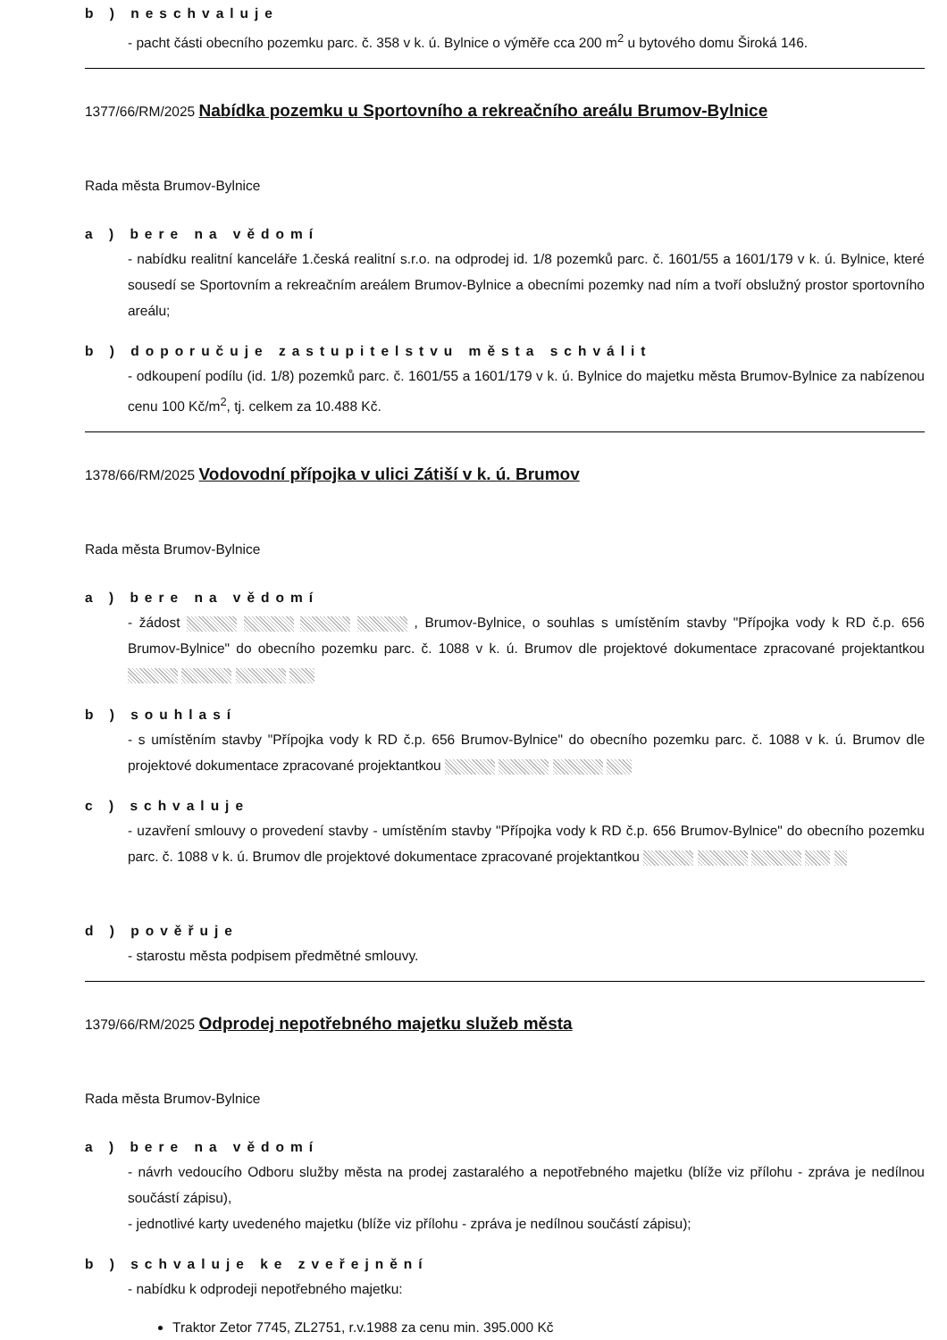b ) neschvaluje
- pacht části obecního pozemku parc. č. 358 v k. ú. Bylnice o výměře cca 200 m<sup>2</sup> u bytového domu Široká 146.
1377/66/RM/2025 Nabídka pozemku u Sportovního a rekreačního areálu Brumov-Bylnice
Rada města Brumov-Bylnice
a ) bere na vědomí
- nabídku realitní kanceláře 1.česká realitní s.r.o. na odprodej id. 1/8 pozemků parc. č. 1601/55 a 1601/179 v k. ú. Bylnice, které sousedí se Sportovním a rekreačním areálem Brumov-Bylnice a obecními pozemky nad ním a tvoří obslužný prostor sportovního areálu;
b ) doporučuje zastupitelstvu města schválit
- odkoupení podílu (id. 1/8) pozemků parc. č. 1601/55 a 1601/179 v k. ú. Bylnice do majetku města Brumov-Bylnice za nabízenou cenu 100 Kč/m<sup>2</sup>, tj. celkem za 10.488 Kč.
1378/66/RM/2025 Vodovodní přípojka v ulici Zátiší v k. ú. Brumov
Rada města Brumov-Bylnice
a ) bere na vědomí
- žádost , Brumov-Bylnice, o souhlas s umístěním stavby "Přípojka vody k RD č.p. 656 Brumov-Bylnice" do obecního pozemku parc. č. 1088 v k. ú. Brumov dle projektové dokumentace zpracované projektantkou
b ) souhlasí
- s umístěním stavby "Přípojka vody k RD č.p. 656 Brumov-Bylnice" do obecního pozemku parc. č. 1088 v k. ú. Brumov dle projektové dokumentace zpracované projektantkou
c ) schvaluje
- uzavření smlouvy o provedení stavby - umístěním stavby "Přípojka vody k RD č.p. 656 Brumov-Bylnice" do obecního pozemku parc. č. 1088 v k. ú. Brumov dle projektové dokumentace zpracované projektantkou
d ) pověřuje
- starostu města podpisem předmětné smlouvy.
1379/66/RM/2025 Odprodej nepotřebného majetku služeb města
Rada města Brumov-Bylnice
a ) bere na vědomí
- návrh vedoucího Odboru služby města na prodej zastaralého a nepotřebného majetku (blíže viz přílohu - zpráva je nedílnou součástí zápisu),
- jednotlivé karty uvedeného majetku (blíže viz přílohu - zpráva je nedílnou součástí zápisu);
b ) schvaluje ke zveřejnění
- nabídku k odprodeji nepotřebného majetku:
Traktor Zetor 7745, ZL2751, r.v.1988 za cenu min. 395.000 Kč